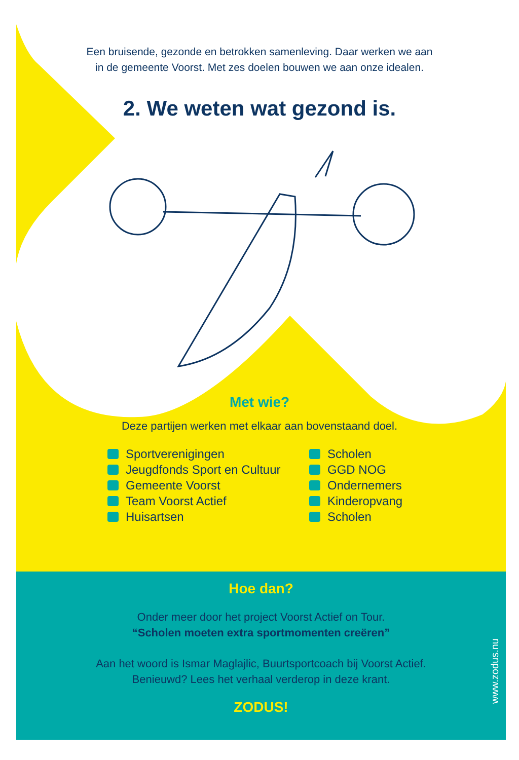Een bruisende, gezonde en betrokken samenleving. Daar werken we aan
in de gemeente Voorst. Met zes doelen bouwen we aan onze idealen.
2. We weten wat gezond is.
Met wie?
Deze partijen werken met elkaar aan bovenstaand doel.
Sportverenigingen
Jeugdfonds Sport en Cultuur
Gemeente Voorst
Team Voorst Actief
Huisartsen
Scholen
GGD NOG
Ondernemers
Kinderopvang
Scholen
Hoe dan?
Onder meer door het project Voorst Actief on Tour.
“Scholen moeten extra sportmomenten creëren”
Aan het woord is Ismar Maglajlic, Buurtsportcoach bij Voorst Actief.
Benieuwd? Lees het verhaal verderop in deze krant.
ZODUS!
www.zodus.nu